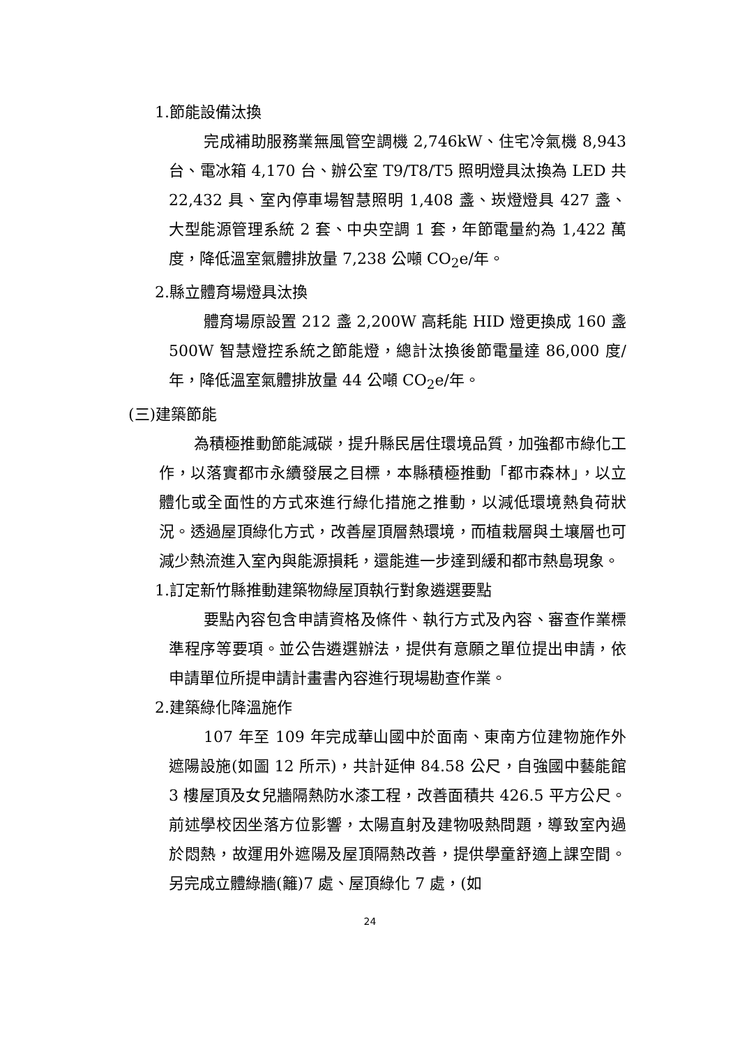1.節能設備汰換
完成補助服務業無風管空調機 2,746kW、住宅冷氣機 8,943 台、電冰箱 4,170 台、辦公室 T9/T8/T5 照明燈具汰換為 LED 共 22,432 具、室內停車場智慧照明 1,408 盞、崁燈燈具 427 盞、大型能源管理系統 2 套、中央空調 1 套，年節電量約為 1,422 萬度，降低溫室氣體排放量 7,238 公噸 CO<sub>2</sub>e/年。
2.縣立體育場燈具汰換
體育場原設置 212 盞 2,200W 高耗能 HID 燈更換成 160 盞 500W 智慧燈控系統之節能燈，總計汰換後節電量達 86,000 度/年，降低溫室氣體排放量 44 公噸 CO<sub>2</sub>e/年。
(三)建築節能
為積極推動節能減碳，提升縣民居住環境品質，加強都市綠化工作，以落實都市永續發展之目標，本縣積極推動「都市森林」，以立體化或全面性的方式來進行綠化措施之推動，以減低環境熱負荷狀況。透過屋頂綠化方式，改善屋頂層熱環境，而植栽層與土壤層也可減少熱流進入室內與能源損耗，還能進一步達到緩和都市熱島現象。
1.訂定新竹縣推動建築物綠屋頂執行對象遴選要點
要點內容包含申請資格及條件、執行方式及內容、審查作業標準程序等要項。並公告遴選辦法，提供有意願之單位提出申請，依申請單位所提申請計畫書內容進行現場勘查作業。
2.建築綠化降溫施作
107 年至 109 年完成華山國中於面南、東南方位建物施作外遮陽設施(如圖 12 所示)，共計延伸 84.58 公尺，自強國中藝能館 3 樓屋頂及女兒牆隔熱防水漆工程，改善面積共 426.5 平方公尺。前述學校因坐落方位影響，太陽直射及建物吸熱問題，導致室內過於悶熱，故運用外遮陽及屋頂隔熱改善，提供學童舒適上課空間。另完成立體綠牆(籬)7 處、屋頂綠化 7 處，(如
24